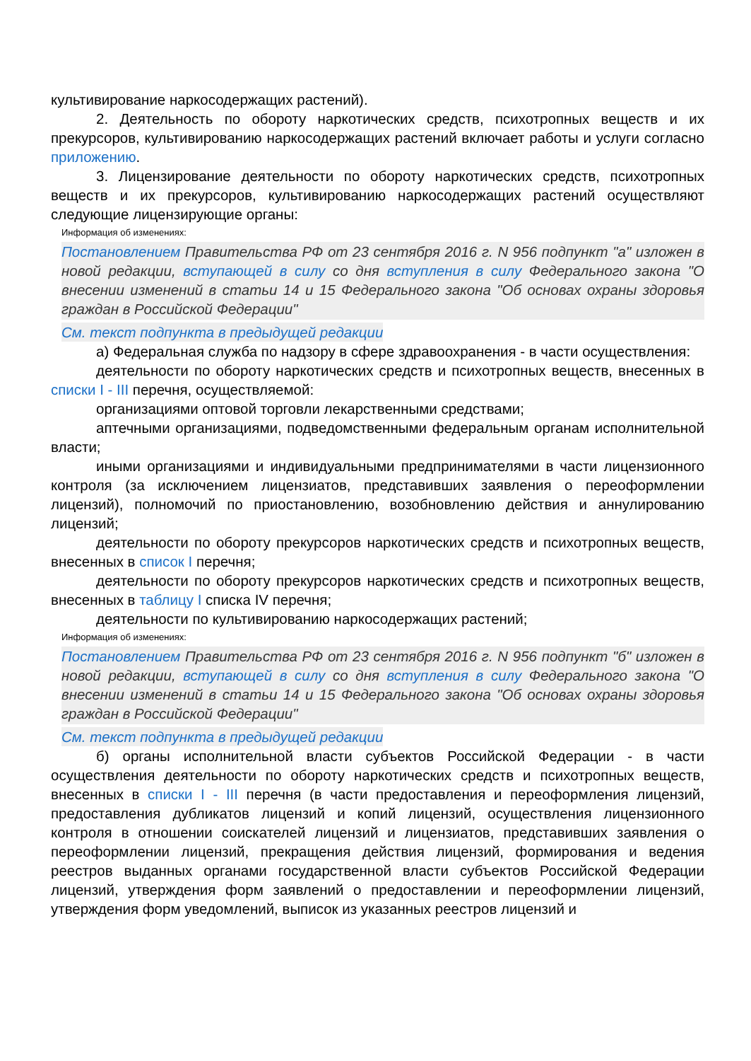культивирование наркосодержащих растений).
2. Деятельность по обороту наркотических средств, психотропных веществ и их прекурсоров, культивированию наркосодержащих растений включает работы и услуги согласно приложению.
3. Лицензирование деятельности по обороту наркотических средств, психотропных веществ и их прекурсоров, культивированию наркосодержащих растений осуществляют следующие лицензирующие органы:
Информация об изменениях:
Постановлением Правительства РФ от 23 сентября 2016 г. N 956 подпункт "а" изложен в новой редакции, вступающей в силу со дня вступления в силу Федерального закона "О внесении изменений в статьи 14 и 15 Федерального закона "Об основах охраны здоровья граждан в Российской Федерации"
См. текст подпункта в предыдущей редакции
а) Федеральная служба по надзору в сфере здравоохранения - в части осуществления:
деятельности по обороту наркотических средств и психотропных веществ, внесенных в списки I - III перечня, осуществляемой:
организациями оптовой торговли лекарственными средствами;
аптечными организациями, подведомственными федеральным органам исполнительной власти;
иными организациями и индивидуальными предпринимателями в части лицензионного контроля (за исключением лицензиатов, представивших заявления о переоформлении лицензий), полномочий по приостановлению, возобновлению действия и аннулированию лицензий;
деятельности по обороту прекурсоров наркотических средств и психотропных веществ, внесенных в список I перечня;
деятельности по обороту прекурсоров наркотических средств и психотропных веществ, внесенных в таблицу I списка IV перечня;
деятельности по культивированию наркосодержащих растений;
Информация об изменениях:
Постановлением Правительства РФ от 23 сентября 2016 г. N 956 подпункт "б" изложен в новой редакции, вступающей в силу со дня вступления в силу Федерального закона "О внесении изменений в статьи 14 и 15 Федерального закона "Об основах охраны здоровья граждан в Российской Федерации"
См. текст подпункта в предыдущей редакции
б) органы исполнительной власти субъектов Российской Федерации - в части осуществления деятельности по обороту наркотических средств и психотропных веществ, внесенных в списки I - III перечня (в части предоставления и переоформления лицензий, предоставления дубликатов лицензий и копий лицензий, осуществления лицензионного контроля в отношении соискателей лицензий и лицензиатов, представивших заявления о переоформлении лицензий, прекращения действия лицензий, формирования и ведения реестров выданных органами государственной власти субъектов Российской Федерации лицензий, утверждения форм заявлений о предоставлении и переоформлении лицензий, утверждения форм уведомлений, выписок из указанных реестров лицензий и